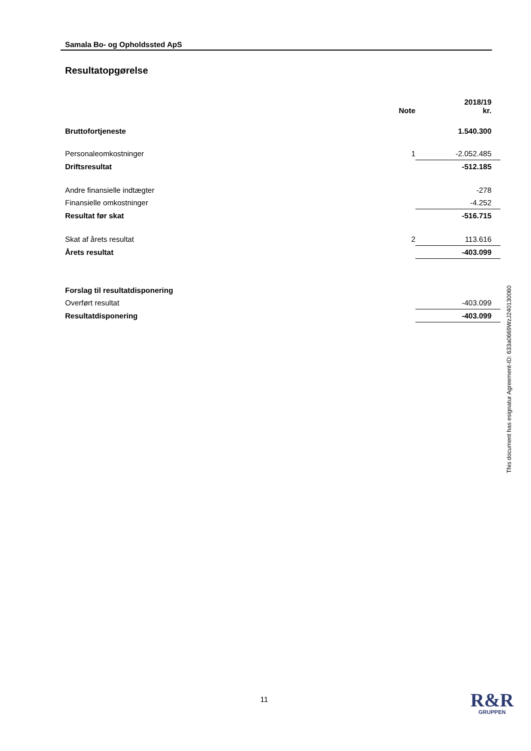Samala Bo- og Opholdssted ApS
Resultatopgørelse
| | Note | 2018/19 kr. |
| --- | --- | --- |
| Bruttofortjeneste | | 1.540.300 |
| Personaleomkostninger | 1 | -2.052.485 |
| Driftsresultat | | -512.185 |
| Andre finansielle indtægter | | -278 |
| Finansielle omkostninger | | -4.252 |
| Resultat før skat | | -516.715 |
| Skat af årets resultat | 2 | 113.616 |
| Årets resultat | | -403.099 |
| Forslag til resultatdisponering | | |
| Overført resultat | | -403.099 |
| Resultatdisponering | | -403.099 |
This document has esignatur Agreement-ID: 633a0669WzJ240130060
11
R&R
GRUPPEN